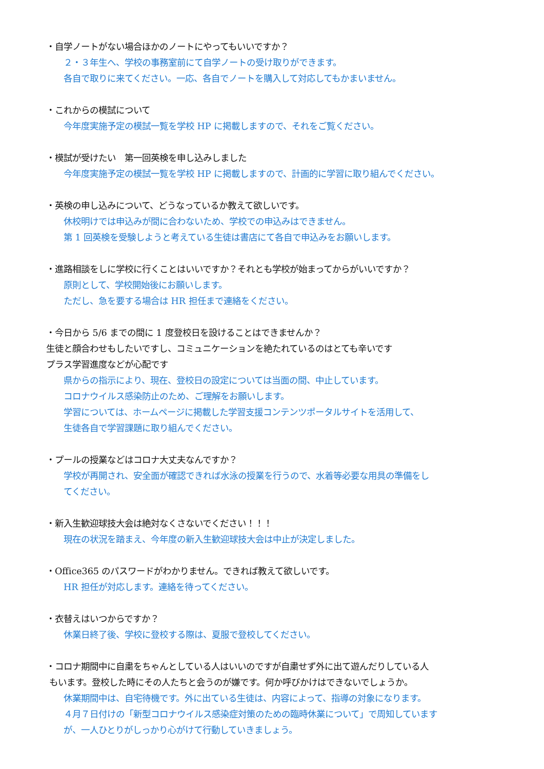・自学ノートがない場合ほかのノートにやってもいいですか？
２・３年生へ、学校の事務室前にて自学ノートの受け取りができます。
各自で取りに来てください。一応、各自でノートを購入して対応してもかまいません。
・これからの模試について
今年度実施予定の模試一覧を学校 HP に掲載しますので、それをご覧ください。
・模試が受けたい　第一回英検を申し込みしました
今年度実施予定の模試一覧を学校 HP に掲載しますので、計画的に学習に取り組んでください。
・英検の申し込みについて、どうなっているか教えて欲しいです。
休校明けでは申込みが間に合わないため、学校での申込みはできません。
第 1 回英検を受験しようと考えている生徒は書店にて各自で申込みをお願いします。
・進路相談をしに学校に行くことはいいですか？それとも学校が始まってからがいいですか？
原則として、学校開始後にお願いします。
ただし、急を要する場合は HR 担任まで連絡をください。
・今日から 5/6 までの間に 1 度登校日を設けることはできませんか？
生徒と顔合わせもしたいですし、コミュニケーションを絶たれているのはとても辛いです
プラス学習進度などが心配です
県からの指示により、現在、登校日の設定については当面の間、中止しています。
コロナウイルス感染防止のため、ご理解をお願いします。
学習については、ホームページに掲載した学習支援コンテンツポータルサイトを活用して、
生徒各自で学習課題に取り組んでください。
・プールの授業などはコロナ大丈夫なんですか？
学校が再開され、安全面が確認できれば水泳の授業を行うので、水着等必要な用具の準備をし
てください。
・新入生歓迎球技大会は絶対なくさないでください！！！
現在の状況を踏まえ、今年度の新入生歓迎球技大会は中止が決定しました。
・Office365 のパスワードがわかりません。できれば教えて欲しいです。
HR 担任が対応します。連絡を待ってください。
・衣替えはいつからですか？
休業日終了後、学校に登校する際は、夏服で登校してください。
・コロナ期間中に自粛をちゃんとしている人はいいのですが自粛せず外に出て遊んだりしている人
もいます。登校した時にその人たちと会うのが嫌です。何か呼びかけはできないでしょうか。
休業期間中は、自宅待機です。外に出ている生徒は、内容によって、指導の対象になります。
４月７日付けの「新型コロナウイルス感染症対策のための臨時休業について」で周知しています
が、一人ひとりがしっかり心がけて行動していきましょう。